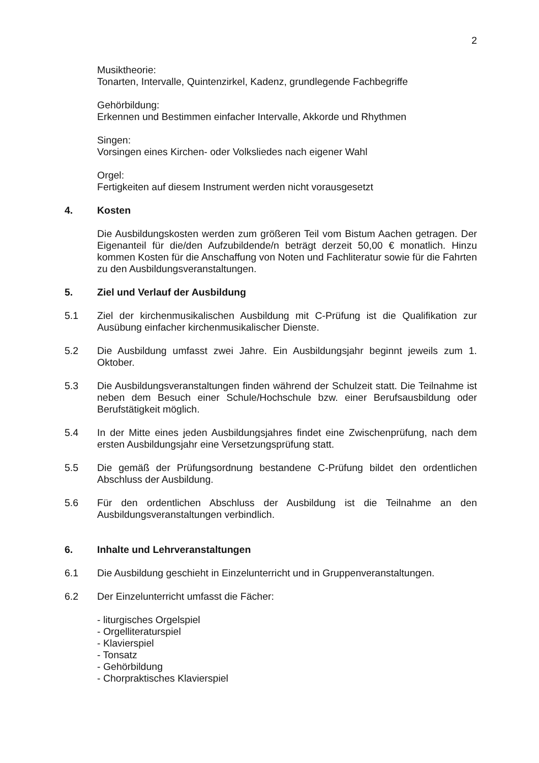2
Musiktheorie:
Tonarten, Intervalle, Quintenzirkel, Kadenz, grundlegende Fachbegriffe
Gehörbildung:
Erkennen und Bestimmen einfacher Intervalle, Akkorde und Rhythmen
Singen:
Vorsingen eines Kirchen- oder Volksliedes nach eigener Wahl
Orgel:
Fertigkeiten auf diesem Instrument werden nicht vorausgesetzt
4. Kosten
Die Ausbildungskosten werden zum größeren Teil vom Bistum Aachen getragen. Der Eigenanteil für die/den Aufzubildende/n beträgt derzeit 50,00 € monatlich. Hinzu kommen Kosten für die Anschaffung von Noten und Fachliteratur sowie für die Fahrten zu den Ausbildungsveranstaltungen.
5. Ziel und Verlauf der Ausbildung
5.1 Ziel der kirchenmusikalischen Ausbildung mit C-Prüfung ist die Qualifikation zur Ausübung einfacher kirchenmusikalischer Dienste.
5.2 Die Ausbildung umfasst zwei Jahre. Ein Ausbildungsjahr beginnt jeweils zum 1. Oktober.
5.3 Die Ausbildungsveranstaltungen finden während der Schulzeit statt. Die Teilnahme ist neben dem Besuch einer Schule/Hochschule bzw. einer Berufsausbildung oder Berufstätigkeit möglich.
5.4 In der Mitte eines jeden Ausbildungsjahres findet eine Zwischenprüfung, nach dem ersten Ausbildungsjahr eine Versetzungsprüfung statt.
5.5 Die gemäß der Prüfungsordnung bestandene C-Prüfung bildet den ordentlichen Abschluss der Ausbildung.
5.6 Für den ordentlichen Abschluss der Ausbildung ist die Teilnahme an den Ausbildungsveranstaltungen verbindlich.
6. Inhalte und Lehrveranstaltungen
6.1 Die Ausbildung geschieht in Einzelunterricht und in Gruppenveranstaltungen.
6.2 Der Einzelunterricht umfasst die Fächer:
- liturgisches Orgelspiel
- Orgelliteraturspiel
- Klavierspiel
- Tonsatz
- Gehörbildung
- Chorpraktisches Klavierspiel